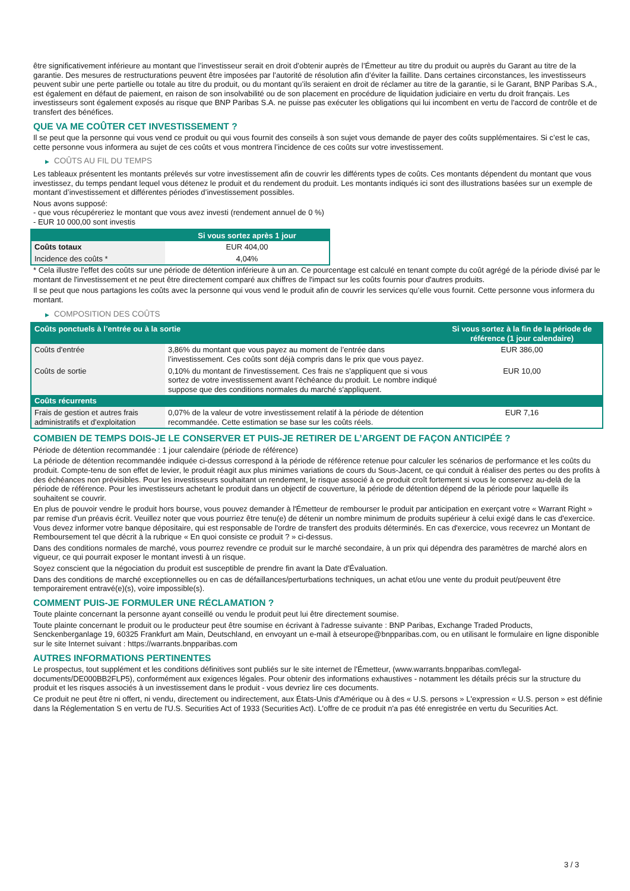être significativement inférieure au montant que l’investisseur serait en droit d’obtenir auprès de l’Émetteur au titre du produit ou auprès du Garant au titre de la garantie. Des mesures de restructurations peuvent être imposées par l’autorité de résolution afin d’éviter la faillite. Dans certaines circonstances, les investisseurs peuvent subir une perte partielle ou totale au titre du produit, ou du montant qu’ils seraient en droit de réclamer au titre de la garantie, si le Garant, BNP Paribas S.A., est également en défaut de paiement, en raison de son insolvabilité ou de son placement en procédure de liquidation judiciaire en vertu du droit français. Les investisseurs sont également exposés au risque que BNP Paribas S.A. ne puisse pas exécuter les obligations qui lui incombent en vertu de l'accord de contrôle et de transfert des bénéfices.
QUE VA ME COÛTER CET INVESTISSEMENT ?
Il se peut que la personne qui vous vend ce produit ou qui vous fournit des conseils à son sujet vous demande de payer des coûts supplémentaires. Si c’est le cas, cette personne vous informera au sujet de ces coûts et vous montrera l’incidence de ces coûts sur votre investissement.
▶ COÛTS AU FIL DU TEMPS
Les tableaux présentent les montants prélevés sur votre investissement afin de couvrir les différents types de coûts. Ces montants dépendent du montant que vous investissez, du temps pendant lequel vous détenez le produit et du rendement du produit. Les montants indiqués ici sont des illustrations basées sur un exemple de montant d’investissement et différentes périodes d’investissement possibles.
Nous avons supposé:
- que vous récupéreriez le montant que vous avez investi (rendement annuel de 0 %)
- EUR 10 000,00 sont investis
| | Si vous sortez après 1 jour |
| --- | --- |
| Coûts totaux | EUR 404,00 |
| Incidence des coûts * | 4,04% |
* Cela illustre l'effet des coûts sur une période de détention inférieure à un an. Ce pourcentage est calculé en tenant compte du coût agrégé de la période divisé par le montant de l'investissement et ne peut être directement comparé aux chiffres de l'impact sur les coûts fournis pour d'autres produits.
Il se peut que nous partagions les coûts avec la personne qui vous vend le produit afin de couvrir les services qu’elle vous fournit. Cette personne vous informera du montant.
▶ COMPOSITION DES COÛTS
| Coûts ponctuels à l’entrée ou à la sortie | | Si vous sortez à la fin de la période de référence (1 jour calendaire) |
| --- | --- | --- |
| Coûts d'entrée | 3,86% du montant que vous payez au moment de l’entrée dans l’investissement. Ces coûts sont déjà compris dans le prix que vous payez. | EUR 386,00 |
| Coûts de sortie | 0,10% du montant de l'investissement. Ces frais ne s'appliquent que si vous sortez de votre investissement avant l'échéance du produit. Le nombre indiqué suppose que des conditions normales du marché s'appliquent. | EUR 10,00 |
| Coûts récurrents | | |
| Frais de gestion et autres frais administratifs et d’exploitation | 0,07% de la valeur de votre investissement relatif à la période de détention recommandée. Cette estimation se base sur les coûts réels. | EUR 7,16 |
COMBIEN DE TEMPS DOIS-JE LE CONSERVER ET PUIS-JE RETIRER DE L’ARGENT DE FAÇON ANTICIPÉE ?
Période de détention recommandée : 1 jour calendaire (période de référence)
La période de détention recommandée indiquée ci-dessus correspond à la période de référence retenue pour calculer les scénarios de performance et les coûts du produit. Compte-tenu de son effet de levier, le produit réagit aux plus minimes variations de cours du Sous-Jacent, ce qui conduit à réaliser des pertes ou des profits à des échéances non prévisibles. Pour les investisseurs souhaitant un rendement, le risque associé à ce produit croît fortement si vous le conservez au-delà de la période de référence. Pour les investisseurs achetant le produit dans un objectif de couverture, la période de détention dépend de la période pour laquelle ils souhaitent se couvrir.
En plus de pouvoir vendre le produit hors bourse, vous pouvez demander à l'Émetteur de rembourser le produit par anticipation en exerçant votre « Warrant Right » par remise d'un préavis écrit. Veuillez noter que vous pourriez être tenu(e) de détenir un nombre minimum de produits supérieur à celui exigé dans le cas d'exercice. Vous devez informer votre banque dépositaire, qui est responsable de l'ordre de transfert des produits déterminés. En cas d'exercice, vous recevrez un Montant de Remboursement tel que décrit à la rubrique « En quoi consiste ce produit ? » ci-dessus.
Dans des conditions normales de marché, vous pourrez revendre ce produit sur le marché secondaire, à un prix qui dépendra des paramètres de marché alors en vigueur, ce qui pourrait exposer le montant investi à un risque.
Soyez conscient que la négociation du produit est susceptible de prendre fin avant la Date d'Évaluation.
Dans des conditions de marché exceptionnelles ou en cas de défaillances/perturbations techniques, un achat et/ou une vente du produit peut/peuvent être temporairement entravé(e)(s), voire impossible(s).
COMMENT PUIS-JE FORMULER UNE RÉCLAMATION ?
Toute plainte concernant la personne ayant conseillé ou vendu le produit peut lui être directement soumise.
Toute plainte concernant le produit ou le producteur peut être soumise en écrivant à l'adresse suivante : BNP Paribas, Exchange Traded Products, Senckenberganlage 19, 60325 Frankfurt am Main, Deutschland, en envoyant un e-mail à etseurope@bnpparibas.com, ou en utilisant le formulaire en ligne disponible sur le site Internet suivant : https://warrants.bnpparibas.com
AUTRES INFORMATIONS PERTINENTES
Le prospectus, tout supplément et les conditions définitives sont publiés sur le site internet de l'Émetteur, (www.warrants.bnpparibas.com/legal-documents/DE000BB2FLP5), conformément aux exigences légales. Pour obtenir des informations exhaustives - notamment les détails précis sur la structure du produit et les risques associés à un investissement dans le produit - vous devriez lire ces documents.
Ce produit ne peut être ni offert, ni vendu, directement ou indirectement, aux États-Unis d'Amérique ou à des « U.S. persons » L'expression « U.S. person » est définie dans la Réglementation S en vertu de l'U.S. Securities Act of 1933 (Securities Act). L'offre de ce produit n'a pas été enregistrée en vertu du Securities Act.
3 / 3